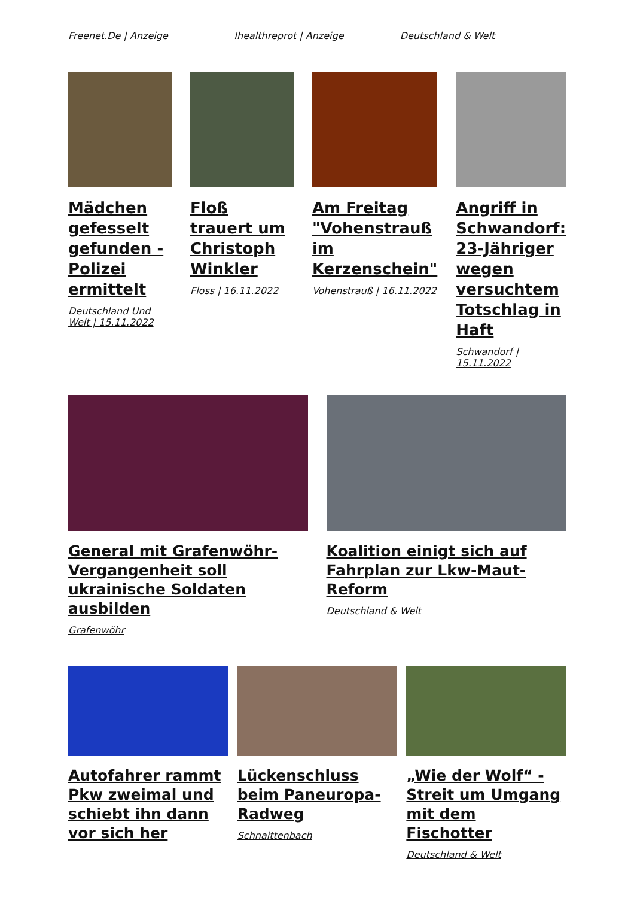Freenet.De | Anzeige Ihealthreprot | Anzeige Deutschland & Welt
Mädchen gefesselt gefunden - Polizei ermittelt
Deutschland Und Welt | 15.11.2022
Floß trauert um Christoph Winkler
Floss | 16.11.2022
Am Freitag "Vohenstrauß im Kerzenschein"
Vohenstrauß | 16.11.2022
Angriff in Schwandorf: 23-Jähriger wegen versuchtem Totschlag in Haft
Schwandorf | 15.11.2022
General mit Grafenwöhr-Vergangenheit soll ukrainische Soldaten ausbilden
Grafenwöhr
Koalition einigt sich auf Fahrplan zur Lkw-Maut-Reform
Deutschland & Welt
Autofahrer rammt Pkw zweimal und schiebt ihn dann vor sich her
Lückenschluss beim Paneuropa-Radweg
Schnaittenbach
„Wie der Wolf“ - Streit um Umgang mit dem Fischotter
Deutschland & Welt